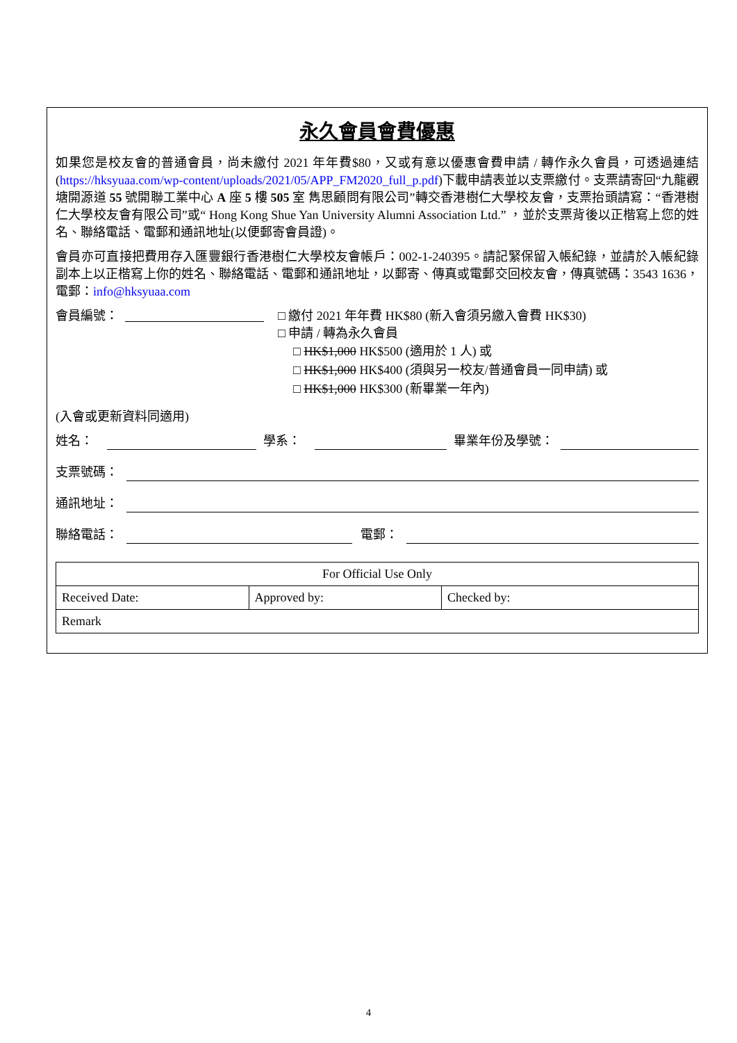永久會員會費優惠
如果您是校友會的普通會員，尚未繳付 2021 年年費$80，又或有意以優惠會費申請 / 轉作永久會員，可透過連結(https://hksyuaa.com/wp-content/uploads/2021/05/APP_FM2020_full_p.pdf)下載申請表並以支票繳付。支票請寄回“九龍觀塘開源道 55 號開聯工業中心 A 座 5 樓 505 室 雋思顧問有限公司”轉交香港樹仁大學校友會，支票抬頭請寫：“香港樹仁大學校友會有限公司”或“ Hong Kong Shue Yan University Alumni Association Ltd.” ，並於支票背後以正楷寫上您的姓名、聯絡電話、電郵和通訊地址(以便郵寄會員證)。
會員亦可直接把費用存入匯豐銀行香港樹仁大學校友會帳戶：002-1-240395。請記緊保留入帳紀錄，並請於入帳紀錄副本上以正楷寫上你的姓名、聯絡電話、電郵和通訊地址，以郵寄、傳真或電郵交回校友會，傳真號碼：3543 1636，電郵：info@hksyuaa.com
會員編號： □ 繳付 2021 年年費 HK$80 (新入會須另繳入會費 HK$30)
□ 申請 / 轉為永久會員
□ HK$1,000 HK$500 (適用於 1 人) 或
□ HK$1,000 HK$400 (須與另一校友/普通會員一同申請) 或
□ HK$1,000 HK$300 (新畢業一年內)
(入會或更新資料同適用)
姓名： 學系： 畢業年份及學號：
支票號碼：
通訊地址：
聯絡電話： 電郵：
| For Official Use Only | | |
| Received Date: | Approved by: | Checked by: |
| Remark | | |
4